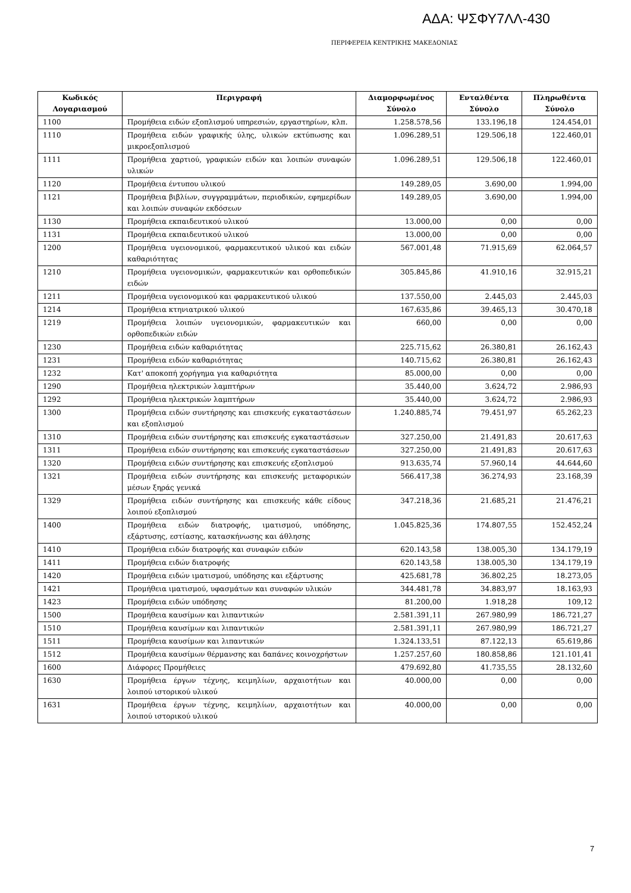ΑΔΑ: ΨΣΦΥ7ΛΛ-430
ΠΕΡΙΦΕΡΕΙΑ ΚΕΝΤΡΙΚΗΣ ΜΑΚΕΔΟΝΙΑΣ
| Κωδικός Λογαριασμού | Περιγραφή | Διαμορφωμένος Σύνολο | Ενταλθέντα Σύνολο | Πληρωθέντα Σύνολο |
| --- | --- | --- | --- | --- |
| 1100 | Προμήθεια ειδών εξοπλισμού υπηρεσιών, εργαστηρίων, κλπ. | 1.258.578,56 | 133.196,18 | 124.454,01 |
| 1110 | Προμήθεια ειδών γραφικής ύλης, υλικών εκτύπωσης και μικροεξοπλισμού | 1.096.289,51 | 129.506,18 | 122.460,01 |
| 1111 | Προμήθεια χαρτιού, γραφικών ειδών και λοιπών συναφών υλικών | 1.096.289,51 | 129.506,18 | 122.460,01 |
| 1120 | Προμήθεια έντυπου υλικού | 149.289,05 | 3.690,00 | 1.994,00 |
| 1121 | Προμήθεια βιβλίων, συγγραμμάτων, περιοδικών, εφημερίδων και λοιπών συναφών εκδόσεων | 149.289,05 | 3.690,00 | 1.994,00 |
| 1130 | Προμήθεια εκπαιδευτικού υλικού | 13.000,00 | 0,00 | 0,00 |
| 1131 | Προμήθεια εκπαιδευτικού υλικού | 13.000,00 | 0,00 | 0,00 |
| 1200 | Προμήθεια υγειονομικού, φαρμακευτικού υλικού και ειδών καθαριότητας | 567.001,48 | 71.915,69 | 62.064,57 |
| 1210 | Προμήθεια υγειονομικών, φαρμακευτικών και ορθοπεδικών ειδών | 305.845,86 | 41.910,16 | 32.915,21 |
| 1211 | Προμήθεια υγειονομικού και φαρμακευτικού υλικού | 137.550,00 | 2.445,03 | 2.445,03 |
| 1214 | Προμήθεια κτηνιατρικού υλικού | 167.635,86 | 39.465,13 | 30.470,18 |
| 1219 | Προμήθεια λοιπών υγειονομικών, φαρμακευτικών και ορθοπεδικών ειδών | 660,00 | 0,00 | 0,00 |
| 1230 | Προμήθεια ειδών καθαριότητας | 225.715,62 | 26.380,81 | 26.162,43 |
| 1231 | Προμήθεια ειδών καθαριότητας | 140.715,62 | 26.380,81 | 26.162,43 |
| 1232 | Κατ' αποκοπή χορήγημα για καθαριότητα | 85.000,00 | 0,00 | 0,00 |
| 1290 | Προμήθεια ηλεκτρικών λαμπτήρων | 35.440,00 | 3.624,72 | 2.986,93 |
| 1292 | Προμήθεια ηλεκτρικών λαμπτήρων | 35.440,00 | 3.624,72 | 2.986,93 |
| 1300 | Προμήθεια ειδών συντήρησης και επισκευής εγκαταστάσεων και εξοπλισμού | 1.240.885,74 | 79.451,97 | 65.262,23 |
| 1310 | Προμήθεια ειδών συντήρησης και επισκευής εγκαταστάσεων | 327.250,00 | 21.491,83 | 20.617,63 |
| 1311 | Προμήθεια ειδών συντήρησης και επισκευής εγκαταστάσεων | 327.250,00 | 21.491,83 | 20.617,63 |
| 1320 | Προμήθεια ειδών συντήρησης και επισκευής εξοπλισμού | 913.635,74 | 57.960,14 | 44.644,60 |
| 1321 | Προμήθεια ειδών συντήρησης και επισκευής μεταφορικών μέσων ξηράς γενικά | 566.417,38 | 36.274,93 | 23.168,39 |
| 1329 | Προμήθεια ειδών συντήρησης και επισκευής κάθε είδους λοιπού εξοπλισμού | 347.218,36 | 21.685,21 | 21.476,21 |
| 1400 | Προμήθεια ειδών διατροφής, ιματισμού, υπόδησης, εξάρτυσης, εστίασης, κατασκήνωσης και άθλησης | 1.045.825,36 | 174.807,55 | 152.452,24 |
| 1410 | Προμήθεια ειδών διατροφής και συναφών ειδών | 620.143,58 | 138.005,30 | 134.179,19 |
| 1411 | Προμήθεια ειδών διατροφής | 620.143,58 | 138.005,30 | 134.179,19 |
| 1420 | Προμήθεια ειδών ιματισμού, υπόδησης και εξάρτυσης | 425.681,78 | 36.802,25 | 18.273,05 |
| 1421 | Προμήθεια ιματισμού, υφασμάτων και συναφών υλικών | 344.481,78 | 34.883,97 | 18.163,93 |
| 1423 | Προμήθεια ειδών υπόδησης | 81.200,00 | 1.918,28 | 109,12 |
| 1500 | Προμήθεια καυσίμων και λιπαντικών | 2.581.391,11 | 267.980,99 | 186.721,27 |
| 1510 | Προμήθεια καυσίμων και λιπαντικών | 2.581.391,11 | 267.980,99 | 186.721,27 |
| 1511 | Προμήθεια καυσίμων και λιπαντικών | 1.324.133,51 | 87.122,13 | 65.619,86 |
| 1512 | Προμήθεια καυσίμων θέρμανσης και δαπάνες κοινοχρήστων | 1.257.257,60 | 180.858,86 | 121.101,41 |
| 1600 | Διάφορες Προμήθειες | 479.692,80 | 41.735,55 | 28.132,60 |
| 1630 | Προμήθεια έργων τέχνης, κειμηλίων, αρχαιοτήτων και λοιπού ιστορικού υλικού | 40.000,00 | 0,00 | 0,00 |
| 1631 | Προμήθεια έργων τέχνης, κειμηλίων, αρχαιοτήτων και λοιπού ιστορικού υλικού | 40.000,00 | 0,00 | 0,00 |
7